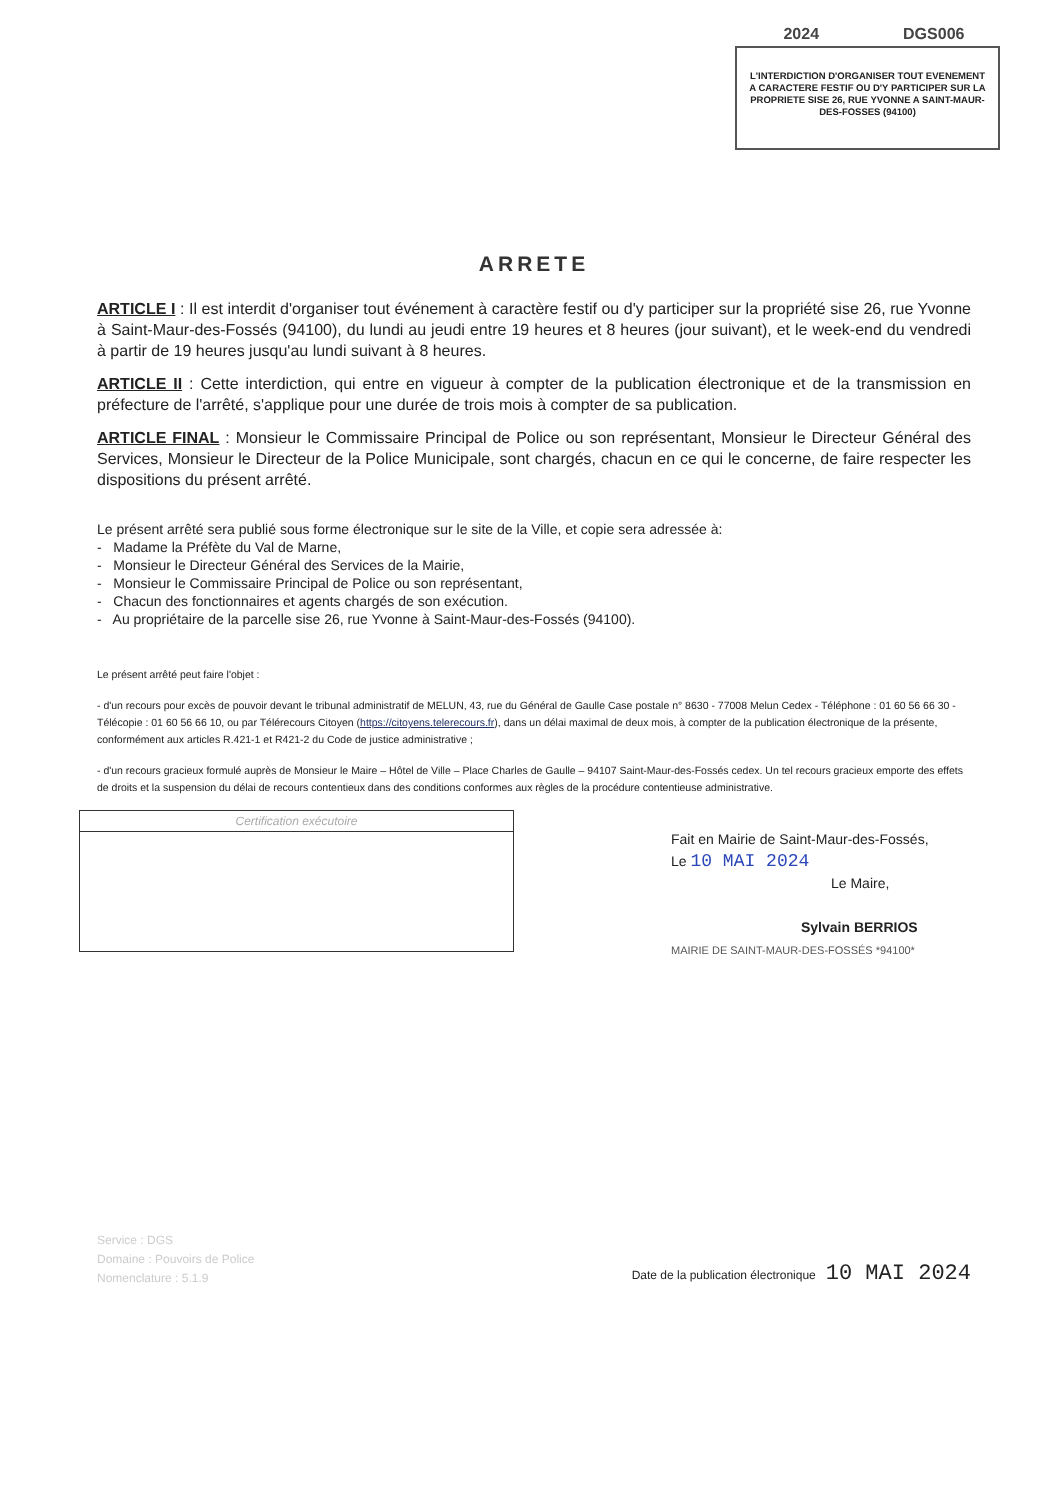2024 DGS006
L'INTERDICTION D'ORGANISER TOUT EVENEMENT A CARACTERE FESTIF OU D'Y PARTICIPER SUR LA PROPRIETE SISE 26, RUE YVONNE A SAINT-MAUR-DES-FOSSES (94100)
ARRETE
ARTICLE I : Il est interdit d'organiser tout événement à caractère festif ou d'y participer sur la propriété sise 26, rue Yvonne à Saint-Maur-des-Fossés (94100), du lundi au jeudi entre 19 heures et 8 heures (jour suivant), et le week-end du vendredi à partir de 19 heures jusqu'au lundi suivant à 8 heures.
ARTICLE II : Cette interdiction, qui entre en vigueur à compter de la publication électronique et de la transmission en préfecture de l'arrêté, s'applique pour une durée de trois mois à compter de sa publication.
ARTICLE FINAL : Monsieur le Commissaire Principal de Police ou son représentant, Monsieur le Directeur Général des Services, Monsieur le Directeur de la Police Municipale, sont chargés, chacun en ce qui le concerne, de faire respecter les dispositions du présent arrêté.
Le présent arrêté sera publié sous forme électronique sur le site de la Ville, et copie sera adressée à:
- Madame la Préfète du Val de Marne,
- Monsieur le Directeur Général des Services de la Mairie,
- Monsieur le Commissaire Principal de Police ou son représentant,
- Chacun des fonctionnaires et agents chargés de son exécution.
- Au propriétaire de la parcelle sise 26, rue Yvonne à Saint-Maur-des-Fossés (94100).
Le présent arrêté peut faire l'objet :
- d'un recours pour excès de pouvoir devant le tribunal administratif de MELUN, 43, rue du Général de Gaulle Case postale n° 8630 - 77008 Melun Cedex - Téléphone : 01 60 56 66 30 - Télécopie : 01 60 56 66 10, ou par Télérecours Citoyen (https://citoyens.telerecours.fr), dans un délai maximal de deux mois, à compter de la publication électronique de la présente, conformément aux articles R.421-1 et R421-2 du Code de justice administrative ;
- d'un recours gracieux formulé auprès de Monsieur le Maire – Hôtel de Ville – Place Charles de Gaulle – 94107 Saint-Maur-des-Fossés cedex. Un tel recours gracieux emporte des effets de droits et la suspension du délai de recours contentieux dans des conditions conformes aux règles de la procédure contentieuse administrative.
Certification exécutoire
Fait en Mairie de Saint-Maur-des-Fossés,
Le 10 MAI 2024
Le Maire,
Sylvain BERRIOS
MAIRIE DE SAINT-MAUR-DES-FOSSÉS *94100*
Service : DGS
Domaine : Pouvoirs de Police
Nomenclature : 5.1.9
Date de la publication électronique 10 MAI 2024